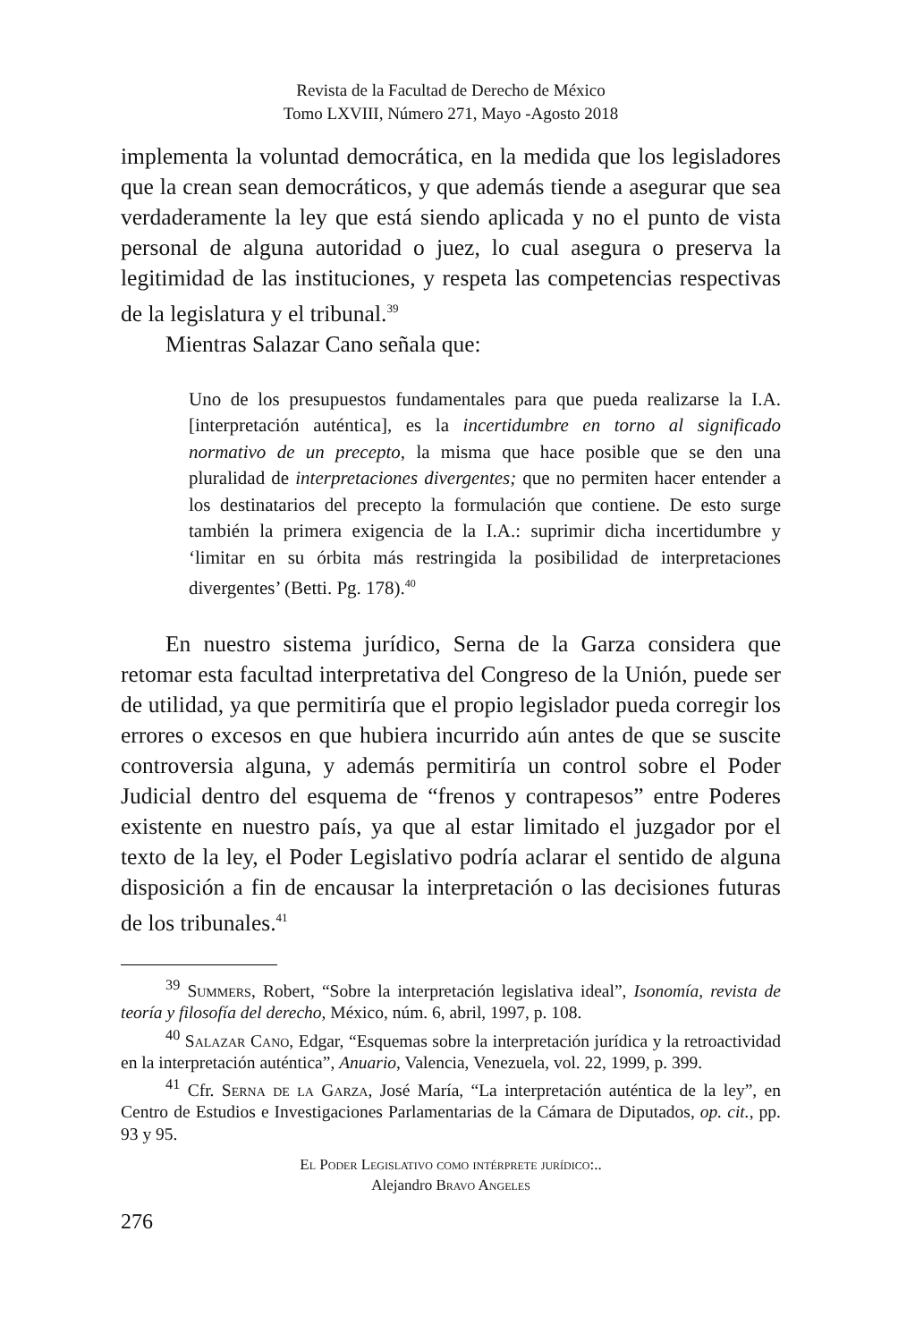Revista de la Facultad de Derecho de México
Tomo LXVIII, Número 271, Mayo -Agosto 2018
implementa la voluntad democrática, en la medida que los legisladores que la crean sean democráticos, y que además tiende a asegurar que sea verdaderamente la ley que está siendo aplicada y no el punto de vista personal de alguna autoridad o juez, lo cual asegura o preserva la legitimidad de las instituciones, y respeta las competencias respectivas de la legislatura y el tribunal.<sup>39</sup>
Mientras Salazar Cano señala que:
Uno de los presupuestos fundamentales para que pueda realizarse la I.A. [interpretación auténtica], es la incertidumbre en torno al significado normativo de un precepto, la misma que hace posible que se den una pluralidad de interpretaciones divergentes; que no permiten hacer entender a los destinatarios del precepto la formulación que contiene. De esto surge también la primera exigencia de la I.A.: suprimir dicha incertidumbre y ‘limitar en su órbita más restringida la posibilidad de interpretaciones divergentes’ (Betti. Pg. 178).<sup>40</sup>
En nuestro sistema jurídico, Serna de la Garza considera que retomar esta facultad interpretativa del Congreso de la Unión, puede ser de utilidad, ya que permitiría que el propio legislador pueda corregir los errores o excesos en que hubiera incurrido aún antes de que se suscite controversia alguna, y además permitiría un control sobre el Poder Judicial dentro del esquema de “frenos y contrapesos” entre Poderes existente en nuestro país, ya que al estar limitado el juzgador por el texto de la ley, el Poder Legislativo podría aclarar el sentido de alguna disposición a fin de encausar la interpretación o las decisiones futuras de los tribunales.<sup>41</sup>
<sup>39</sup> Summers, Robert, “Sobre la interpretación legislativa ideal”, Isonomía, revista de teoría y filosofía del derecho, México, núm. 6, abril, 1997, p. 108.
<sup>40</sup> Salazar Cano, Edgar, “Esquemas sobre la interpretación jurídica y la retroactividad en la interpretación auténtica”, Anuario, Valencia, Venezuela, vol. 22, 1999, p. 399.
<sup>41</sup> Cfr. Serna de la Garza, José María, “La interpretación auténtica de la ley”, en Centro de Estudios e Investigaciones Parlamentarias de la Cámara de Diputados, op. cit., pp. 93 y 95.
El Poder Legislativo como intérprete jurídico:..
Alejandro Bravo Angeles
276